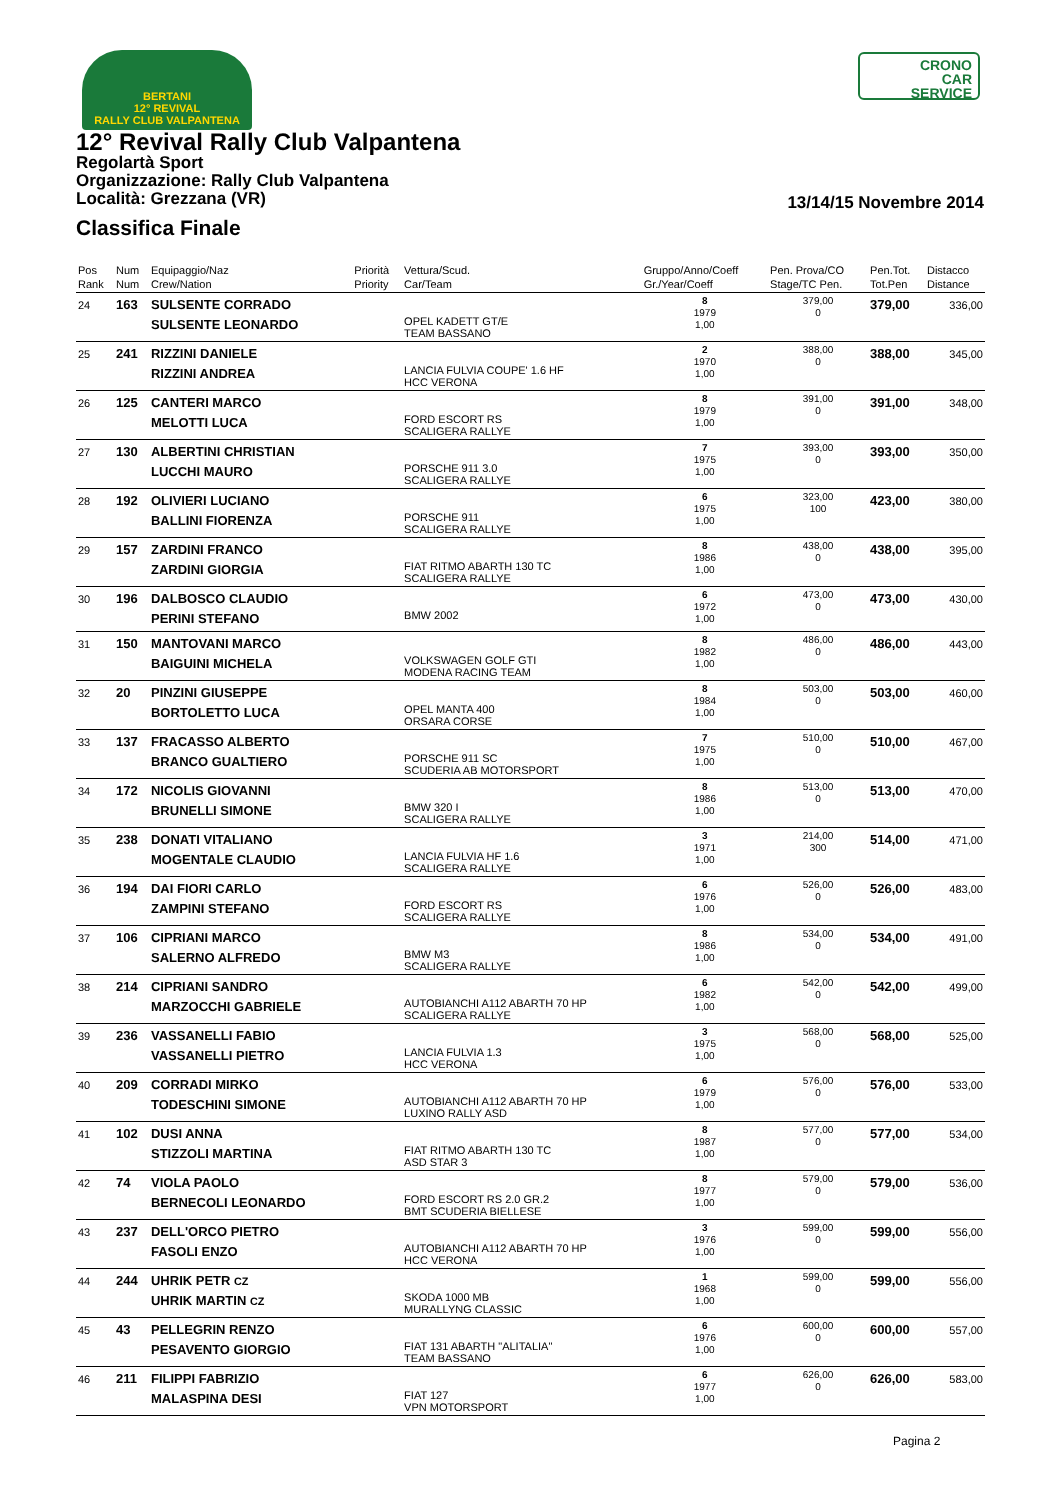BERTANI
12° REVIVAL
RALLY CLUB VALPANTENA
CRONO
CAR
SERVICE
12° Revival Rally Club Valpantena
Regolartà Sport
Organizzazione: Rally Club Valpantena
Località: Grezzana (VR)
13/14/15 Novembre 2014
Classifica Finale
| Pos Rank | Num Num | Equipaggio/Naz Crew/Nation | Priorità Priority | Vettura/Scud. Car/Team | Gruppo/Anno/Coeff Gr./Year/Coeff | Pen. Prova/CO Stage/TC Pen. | Pen.Tot. Tot.Pen | Distacco Distance |
| --- | --- | --- | --- | --- | --- | --- | --- | --- |
| 24 | 163 | SULSENTE CORRADO SULSENTE LEONARDO | | OPEL KADETT GT/E TEAM BASSANO | 8 1979 1,00 | 379,00 0 | 379,00 | 336,00 |
| 25 | 241 | RIZZINI DANIELE RIZZINI ANDREA | | LANCIA FULVIA COUPE' 1.6 HF HCC VERONA | 2 1970 1,00 | 388,00 0 | 388,00 | 345,00 |
| 26 | 125 | CANTERI MARCO MELOTTI LUCA | | FORD ESCORT RS SCALIGERA RALLYE | 8 1979 1,00 | 391,00 0 | 391,00 | 348,00 |
| 27 | 130 | ALBERTINI CHRISTIAN LUCCHI MAURO | | PORSCHE 911 3.0 SCALIGERA RALLYE | 7 1975 1,00 | 393,00 0 | 393,00 | 350,00 |
| 28 | 192 | OLIVIERI LUCIANO BALLINI FIORENZA | | PORSCHE 911 SCALIGERA RALLYE | 6 1975 1,00 | 323,00 100 | 423,00 | 380,00 |
| 29 | 157 | ZARDINI FRANCO ZARDINI GIORGIA | | FIAT RITMO ABARTH 130 TC SCALIGERA RALLYE | 8 1986 1,00 | 438,00 0 | 438,00 | 395,00 |
| 30 | 196 | DALBOSCO CLAUDIO PERINI STEFANO | | BMW 2002 | 6 1972 1,00 | 473,00 0 | 473,00 | 430,00 |
| 31 | 150 | MANTOVANI MARCO BAIGUINI MICHELA | | VOLKSWAGEN GOLF GTI MODENA RACING TEAM | 8 1982 1,00 | 486,00 0 | 486,00 | 443,00 |
| 32 | 20 | PINZINI GIUSEPPE BORTOLETTO LUCA | | OPEL MANTA 400 ORSARA CORSE | 8 1984 1,00 | 503,00 0 | 503,00 | 460,00 |
| 33 | 137 | FRACASSO ALBERTO BRANCO GUALTIERO | | PORSCHE 911 SC SCUDERIA AB MOTORSPORT | 7 1975 1,00 | 510,00 0 | 510,00 | 467,00 |
| 34 | 172 | NICOLIS GIOVANNI BRUNELLI SIMONE | | BMW 320 I SCALIGERA RALLYE | 8 1986 1,00 | 513,00 0 | 513,00 | 470,00 |
| 35 | 238 | DONATI VITALIANO MOGENTALE CLAUDIO | | LANCIA FULVIA HF 1.6 SCALIGERA RALLYE | 3 1971 1,00 | 214,00 300 | 514,00 | 471,00 |
| 36 | 194 | DAI FIORI CARLO ZAMPINI STEFANO | | FORD ESCORT RS SCALIGERA RALLYE | 6 1976 1,00 | 526,00 0 | 526,00 | 483,00 |
| 37 | 106 | CIPRIANI MARCO SALERNO ALFREDO | | BMW M3 SCALIGERA RALLYE | 8 1986 1,00 | 534,00 0 | 534,00 | 491,00 |
| 38 | 214 | CIPRIANI SANDRO MARZOCCHI GABRIELE | | AUTOBIANCHI A112 ABARTH 70 HP SCALIGERA RALLYE | 6 1982 1,00 | 542,00 0 | 542,00 | 499,00 |
| 39 | 236 | VASSANELLI FABIO VASSANELLI PIETRO | | LANCIA FULVIA 1.3 HCC VERONA | 3 1975 1,00 | 568,00 0 | 568,00 | 525,00 |
| 40 | 209 | CORRADI MIRKO TODESCHINI SIMONE | | AUTOBIANCHI A112 ABARTH 70 HP LUXINO RALLY ASD | 6 1979 1,00 | 576,00 0 | 576,00 | 533,00 |
| 41 | 102 | DUSI ANNA STIZZOLI MARTINA | | FIAT RITMO ABARTH 130 TC ASD STAR 3 | 8 1987 1,00 | 577,00 0 | 577,00 | 534,00 |
| 42 | 74 | VIOLA PAOLO BERNECOLI LEONARDO | | FORD ESCORT RS 2.0 GR.2 BMT SCUDERIA BIELLESE | 8 1977 1,00 | 579,00 0 | 579,00 | 536,00 |
| 43 | 237 | DELL'ORCO PIETRO FASOLI ENZO | | AUTOBIANCHI A112 ABARTH 70 HP HCC VERONA | 3 1976 1,00 | 599,00 0 | 599,00 | 556,00 |
| 44 | 244 | UHRIK PETR CZ UHRIK MARTIN CZ | | SKODA 1000 MB MURALLYNG CLASSIC | 1 1968 1,00 | 599,00 0 | 599,00 | 556,00 |
| 45 | 43 | PELLEGRIN RENZO PESAVENTO GIORGIO | | FIAT 131 ABARTH "ALITALIA" TEAM BASSANO | 6 1976 1,00 | 600,00 0 | 600,00 | 557,00 |
| 46 | 211 | FILIPPI FABRIZIO MALASPINA DESI | | FIAT 127 VPN MOTORSPORT | 6 1977 1,00 | 626,00 0 | 626,00 | 583,00 |
Pagina 2